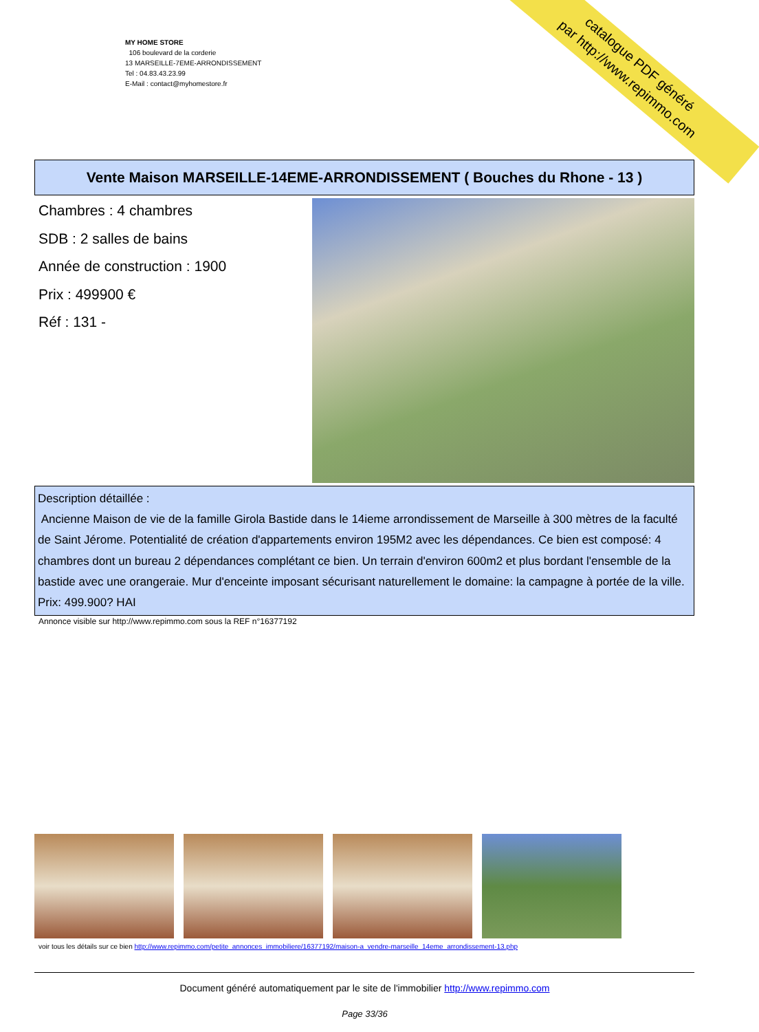MY HOME STORE
106 boulevard de la corderie
13 MARSEILLE-7EME-ARRONDISSEMENT
Tel : 04.83.43.23.99
E-Mail : contact@myhomestore.fr
catalogue PDF généré
par http://www.repimmo.com
Vente Maison MARSEILLE-14EME-ARRONDISSEMENT ( Bouches du Rhone - 13 )
Chambres : 4 chambres
SDB : 2 salles de bains
Année de construction : 1900
Prix : 499900 €
Réf : 131 -
Description détaillée :
Ancienne Maison de vie de la famille Girola Bastide dans le 14ieme arrondissement de Marseille à 300 mètres de la faculté de Saint Jérome. Potentialité de création d'appartements environ 195M2 avec les dépendances. Ce bien est composé: 4 chambres dont un bureau 2 dépendances complétant ce bien. Un terrain d'environ 600m2 et plus bordant l'ensemble de la bastide avec une orangeraie. Mur d'enceinte imposant sécurisant naturellement le domaine: la campagne à portée de la ville. Prix: 499.900? HAI
Annonce visible sur http://www.repimmo.com sous la REF n°16377192
voir tous les détails sur ce bien http://www.repimmo.com/petite_annonces_immobiliere/16377192/maison-a_vendre-marseille_14eme_arrondissement-13.php
Document généré automatiquement par le site de l'immobilier http://www.repimmo.com
Page 33/36